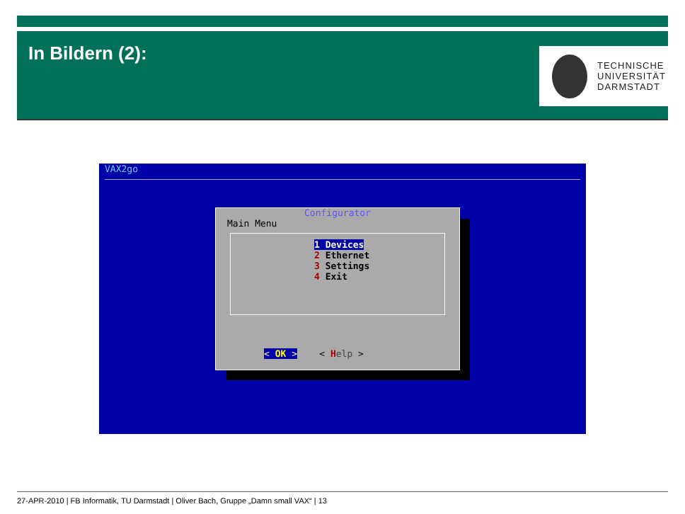In Bildern (2):
TECHNISCHE
UNIVERSITÄT
DARMSTADT
VAX2go
Configurator
Main Menu
1 Devices
2 Ethernet
3 Settings
4 Exit
< OK > < Help >
27-APR-2010 | FB Informatik, TU Darmstadt | Oliver Bach, Gruppe „Damn small VAX“ | 13